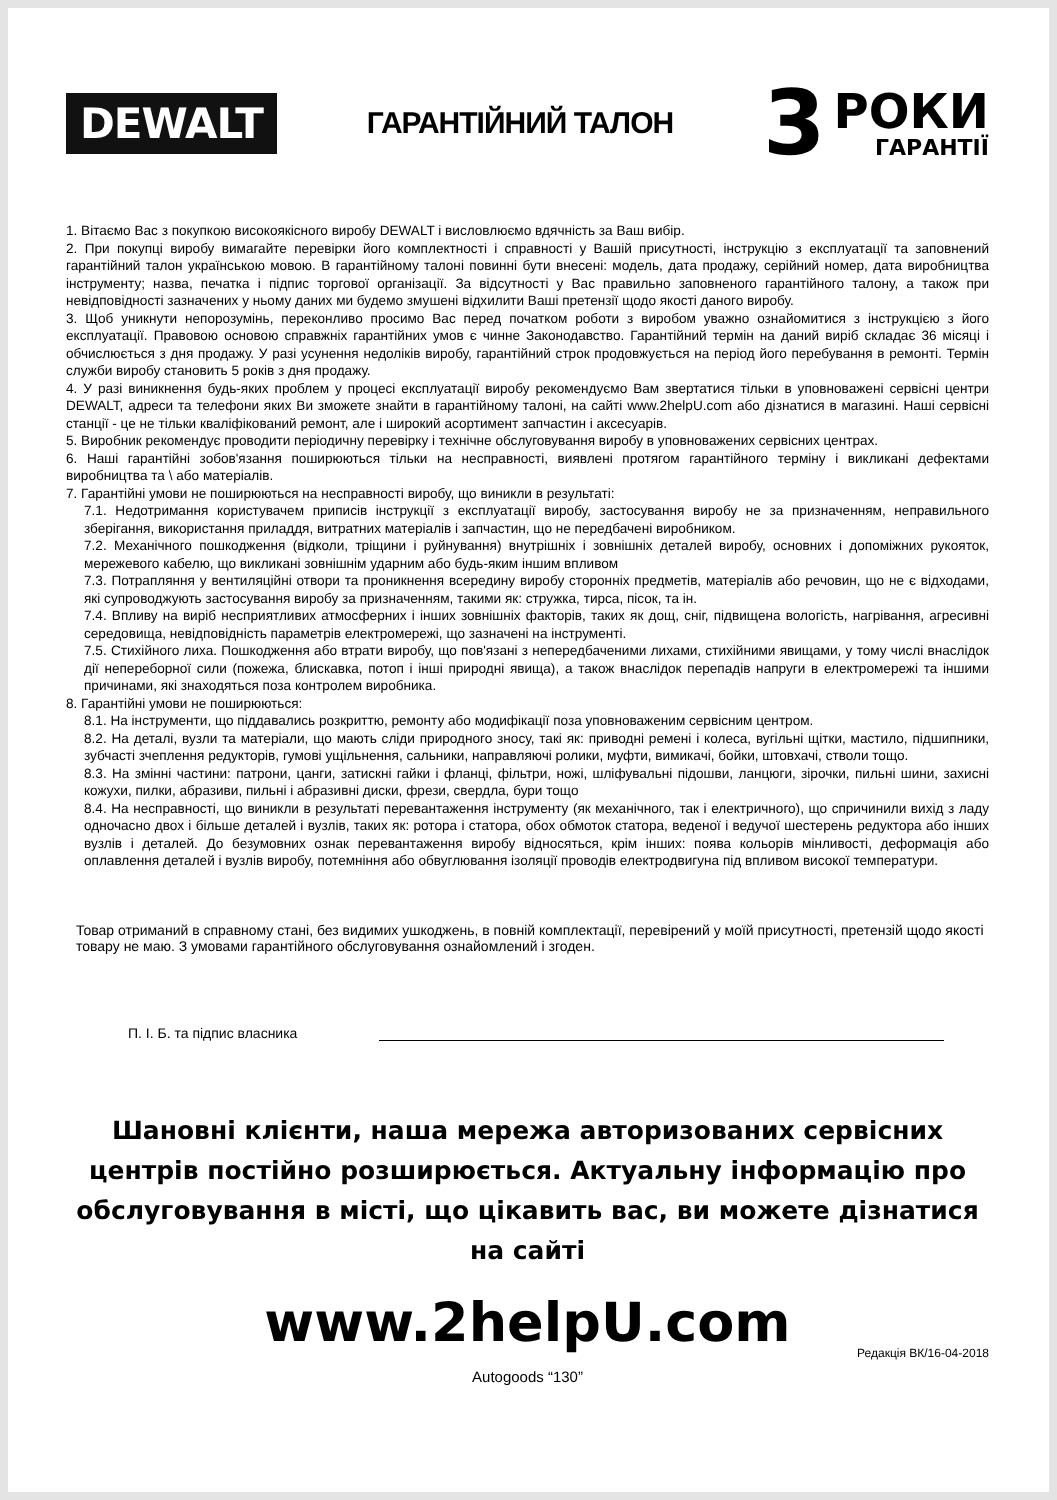DEWALT
ГАРАНТІЙНИЙ ТАЛОН
3
РОКИ
ГАРАНТІЇ
1. Вітаємо Вас з покупкою високоякісного виробу DEWALT і висловлюємо вдячність за Ваш вибір.
2. При покупці виробу вимагайте перевірки його комплектності і справності у Вашій присутності, інструкцію з експлуатації та заповнений гарантійний талон українською мовою. В гарантійному талоні повинні бути внесені: модель, дата продажу, серійний номер, дата виробництва інструменту; назва, печатка і підпис торгової організації. За відсутності у Вас правильно заповненого гарантійного талону, а також при невідповідності зазначених у ньому даних ми будемо змушені відхилити Ваші претензії щодо якості даного виробу.
3. Щоб уникнути непорозумінь, переконливо просимо Вас перед початком роботи з виробом уважно ознайомитися з інструкцією з його експлуатації. Правовою основою справжніх гарантійних умов є чинне Законодавство. Гарантійний термін на даний виріб складає 36 місяці і обчислюється з дня продажу. У разі усунення недоліків виробу, гарантійний строк продовжується на період його перебування в ремонті. Термін служби виробу становить 5 років з дня продажу.
4. У разі виникнення будь-яких проблем у процесі експлуатації виробу рекомендуємо Вам звертатися тільки в уповноважені сервісні центри DEWALT, адреси та телефони яких Ви зможете знайти в гарантійному талоні, на сайті www.2helpU.com або дізнатися в магазині. Наші сервісні станції - це не тільки кваліфікований ремонт, але і широкий асортимент запчастин і аксесуарів.
5. Виробник рекомендує проводити періодичну перевірку і технічне обслуговування виробу в уповноважених сервісних центрах.
6. Наші гарантійні зобов'язання поширюються тільки на несправності, виявлені протягом гарантійного терміну і викликані дефектами виробництва та \ або матеріалів.
7. Гарантійні умови не поширюються на несправності виробу, що виникли в результаті:
7.1. Недотримання користувачем приписів інструкції з експлуатації виробу, застосування виробу не за призначенням, неправильного зберігання, використання приладдя, витратних матеріалів і запчастин, що не передбачені виробником.
7.2. Механічного пошкодження (відколи, тріщини і руйнування) внутрішніх і зовнішніх деталей виробу, основних і допоміжних рукояток, мережевого кабелю, що викликані зовнішнім ударним або будь-яким іншим впливом
7.3. Потрапляння у вентиляційні отвори та проникнення всередину виробу сторонніх предметів, матеріалів або речовин, що не є відходами, які супроводжують застосування виробу за призначенням, такими як: стружка, тирса, пісок, та ін.
7.4. Впливу на виріб несприятливих атмосферних і інших зовнішніх факторів, таких як дощ, сніг, підвищена вологість, нагрівання, агресивні середовища, невідповідність параметрів електромережі, що зазначені на інструменті.
7.5. Стихійного лиха. Пошкодження або втрати виробу, що пов'язані з непередбаченими лихами, стихійними явищами, у тому числі внаслідок дії непереборної сили (пожежа, блискавка, потоп і інші природні явища), а також внаслідок перепадів напруги в електромережі та іншими причинами, які знаходяться поза контролем виробника.
8. Гарантійні умови не поширюються:
8.1. На інструменти, що піддавались розкриттю, ремонту або модифікації поза уповноваженим сервісним центром.
8.2. На деталі, вузли та матеріали, що мають сліди природного зносу, такі як: приводні ремені і колеса, вугільні щітки, мастило, підшипники, зубчасті зчеплення редукторів, гумові ущільнення, сальники, направляючі ролики, муфти, вимикачі, бойки, штовхачі, стволи тощо.
8.3. На змінні частини: патрони, цанги, затискні гайки і фланці, фільтри, ножі, шліфувальні підошви, ланцюги, зірочки, пильні шини, захисні кожухи, пилки, абразиви, пильні і абразивні диски, фрези, свердла, бури тощо
8.4. На несправності, що виникли в результаті перевантаження інструменту (як механічного, так і електричного), що спричинили вихід з ладу одночасно двох і більше деталей і вузлів, таких як: ротора і статора, обох обмоток статора, веденої і ведучої шестерень редуктора або інших вузлів і деталей. До безумовних ознак перевантаження виробу відносяться, крім інших: поява кольорів мінливості, деформація або оплавлення деталей і вузлів виробу, потемніння або обвуглювання ізоляції проводів електродвигуна під впливом високої температури.
Товар отриманий в справному стані, без видимих ушкоджень, в повній комплектації, перевірений у моїй присутності, претензій щодо якості товару не маю. З умовами гарантійного обслуговування ознайомлений і згоден.
П. І. Б. та підпис власника
Шановні клієнти, наша мережа авторизованих сервісних центрів постійно розширюється. Актуальну інформацію про обслуговування в місті, що цікавить вас, ви можете дізнатися на сайті
www.2helpU.com
Редакція ВК/16-04-2018
Autogoods “130”